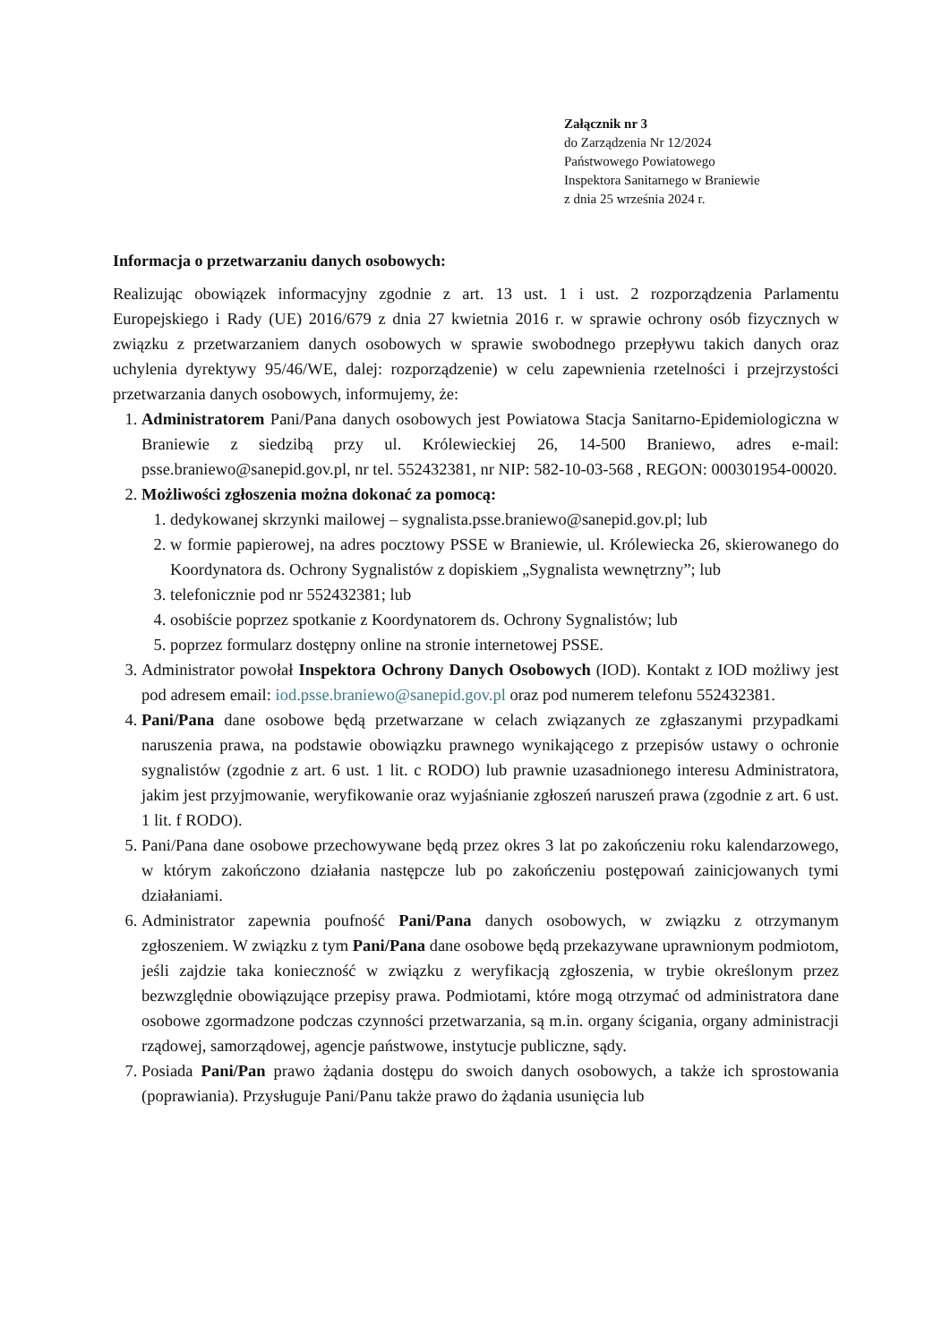Załącznik nr 3
do Zarządzenia Nr 12/2024
Państwowego Powiatowego
Inspektora Sanitarnego w Braniewie
z dnia 25 września 2024 r.
Informacja o przetwarzaniu danych osobowych:
Realizując obowiązek informacyjny zgodnie z art. 13 ust. 1 i ust. 2 rozporządzenia Parlamentu Europejskiego i Rady (UE) 2016/679 z dnia 27 kwietnia 2016 r. w sprawie ochrony osób fizycznych w związku z przetwarzaniem danych osobowych w sprawie swobodnego przepływu takich danych oraz uchylenia dyrektywy 95/46/WE, dalej: rozporządzenie) w celu zapewnienia rzetelności i przejrzystości przetwarzania danych osobowych, informujemy, że:
1. Administratorem Pani/Pana danych osobowych jest Powiatowa Stacja Sanitarno-Epidemiologiczna w Braniewie z siedzibą przy ul. Królewieckiej 26, 14-500 Braniewo, adres e-mail: psse.braniewo@sanepid.gov.pl, nr tel. 552432381, nr NIP: 582-10-03-568 , REGON: 000301954-00020.
2. Możliwości zgłoszenia można dokonać za pomocą:
1. dedykowanej skrzynki mailowej – sygnalista.psse.braniewo@sanepid.gov.pl; lub
2. w formie papierowej, na adres pocztowy PSSE w Braniewie, ul. Królewiecka 26, skierowanego do Koordynatora ds. Ochrony Sygnalistów z dopiskiem „Sygnalista wewnętrzny”; lub
3. telefonicznie pod nr 552432381; lub
4. osobiście poprzez spotkanie z Koordynatorem ds. Ochrony Sygnalistów; lub
5. poprzez formularz dostępny online na stronie internetowej PSSE.
3. Administrator powołał Inspektora Ochrony Danych Osobowych (IOD). Kontakt z IOD możliwy jest pod adresem email: iod.psse.braniewo@sanepid.gov.pl oraz pod numerem telefonu 552432381.
4. Pani/Pana dane osobowe będą przetwarzane w celach związanych ze zgłaszanymi przypadkami naruszenia prawa, na podstawie obowiązku prawnego wynikającego z przepisów ustawy o ochronie sygnalistów (zgodnie z art. 6 ust. 1 lit. c RODO) lub prawnie uzasadnionego interesu Administratora, jakim jest przyjmowanie, weryfikowanie oraz wyjaśnianie zgłoszeń naruszeń prawa (zgodnie z art. 6 ust. 1 lit. f RODO).
5. Pani/Pana dane osobowe przechowywane będą przez okres 3 lat po zakończeniu roku kalendarzowego, w którym zakończono działania następcze lub po zakończeniu postępowań zainicjowanych tymi działaniami.
6. Administrator zapewnia poufność Pani/Pana danych osobowych, w związku z otrzymanym zgłoszeniem. W związku z tym Pani/Pana dane osobowe będą przekazywane uprawnionym podmiotom, jeśli zajdzie taka konieczność w związku z weryfikacją zgłoszenia, w trybie określonym przez bezwzględnie obowiązujące przepisy prawa. Podmiotami, które mogą otrzymać od administratora dane osobowe zgormadzone podczas czynności przetwarzania, są m.in. organy ścigania, organy administracji rządowej, samorządowej, agencje państwowe, instytucje publiczne, sądy.
7. Posiada Pani/Pan prawo żądania dostępu do swoich danych osobowych, a także ich sprostowania (poprawiania). Przysługuje Pani/Panu także prawo do żądania usunięcia lub